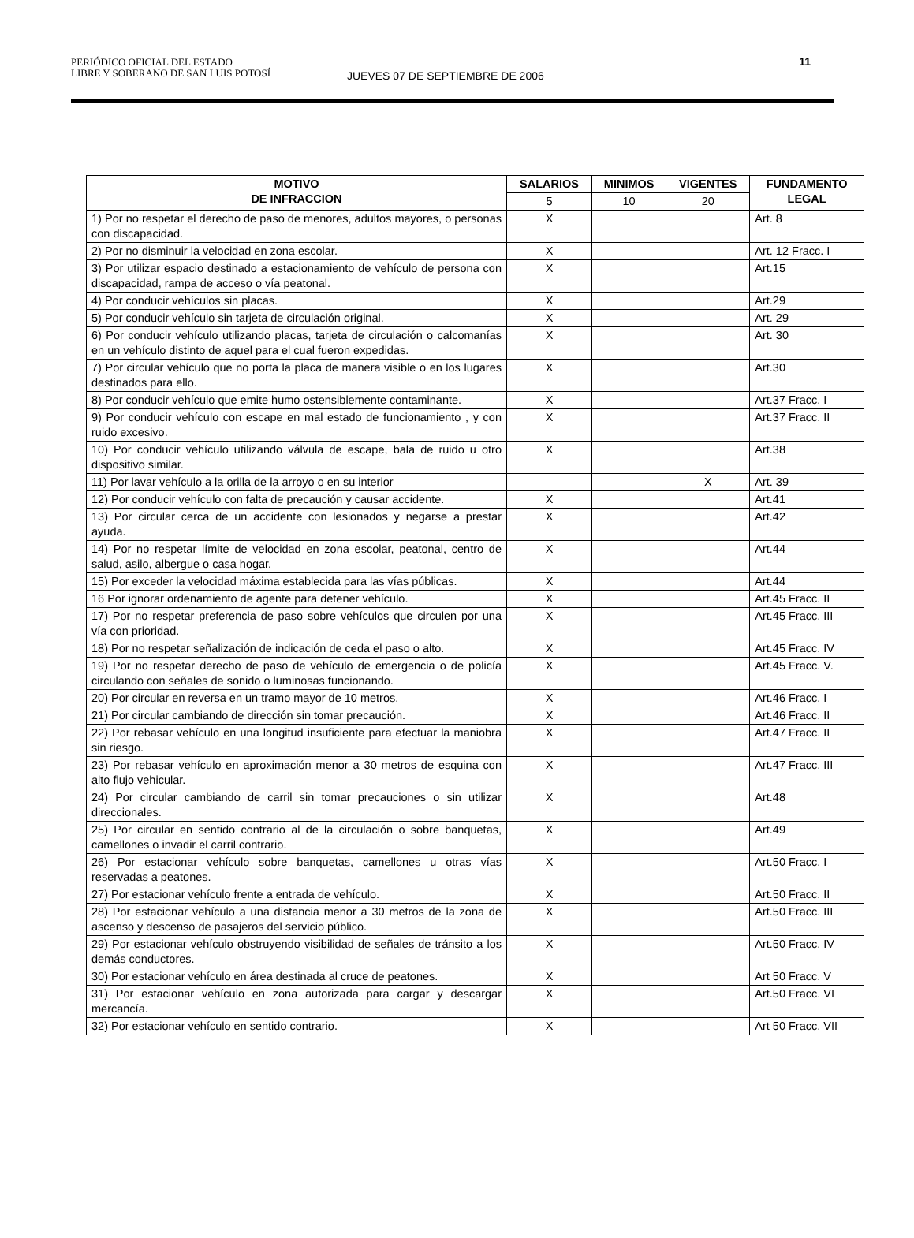PERIÓDICO OFICIAL DEL ESTADO
LIBRE Y SOBERANO DE SAN LUIS POTOSÍ
JUEVES 07 DE SEPTIEMBRE DE 2006
11
| MOTIVO DE INFRACCION | SALARIOS | MINIMOS | VIGENTES | FUNDAMENTO LEGAL |
| --- | --- | --- | --- | --- |
| | 5 | 10 | 20 | |
| 1) Por no respetar el derecho de paso de menores, adultos mayores, o personas con discapacidad. | X | | | Art. 8 |
| 2) Por no disminuir la velocidad en zona escolar. | X | | | Art. 12 Fracc. I |
| 3) Por utilizar espacio destinado a estacionamiento de vehículo de persona con discapacidad, rampa de acceso o vía peatonal. | X | | | Art.15 |
| 4) Por conducir vehículos sin placas. | X | | | Art.29 |
| 5) Por conducir vehículo sin tarjeta de circulación original. | X | | | Art. 29 |
| 6) Por conducir vehículo utilizando placas, tarjeta de circulación o calcomanías en un vehículo distinto de aquel para el cual fueron expedidas. | X | | | Art. 30 |
| 7) Por circular vehículo que no porta la placa de manera visible o en los lugares destinados para ello. | X | | | Art.30 |
| 8) Por conducir vehículo que emite humo ostensiblemente contaminante. | X | | | Art.37 Fracc. I |
| 9) Por conducir vehículo con escape en mal estado de funcionamiento , y con ruido excesivo. | X | | | Art.37 Fracc. II |
| 10) Por conducir vehículo utilizando válvula de escape, bala de ruido u otro dispositivo similar. | X | | | Art.38 |
| 11) Por lavar vehículo a la orilla de la arroyo o en su interior | | | X | Art. 39 |
| 12) Por conducir vehículo con falta de precaución y causar accidente. | X | | | Art.41 |
| 13) Por circular cerca de un accidente con lesionados y negarse a prestar ayuda. | X | | | Art.42 |
| 14) Por no respetar límite de velocidad en zona escolar, peatonal, centro de salud, asilo, albergue o casa hogar. | X | | | Art.44 |
| 15) Por exceder la velocidad máxima establecida para las vías públicas. | X | | | Art.44 |
| 16 Por ignorar ordenamiento de agente para detener vehículo. | X | | | Art.45 Fracc. II |
| 17) Por no respetar preferencia de paso sobre vehículos que circulen por una vía con prioridad. | X | | | Art.45 Fracc. III |
| 18) Por no respetar señalización de indicación de ceda el paso o alto. | X | | | Art.45 Fracc. IV |
| 19) Por no respetar derecho de paso de vehículo de emergencia o de policía circulando con señales de sonido o luminosas funcionando. | X | | | Art.45 Fracc. V. |
| 20) Por circular en reversa en un tramo mayor de 10 metros. | X | | | Art.46 Fracc. I |
| 21) Por circular cambiando de dirección sin tomar precaución. | X | | | Art.46 Fracc. II |
| 22) Por rebasar vehículo en una longitud insuficiente para efectuar la maniobra sin riesgo. | X | | | Art.47 Fracc. II |
| 23) Por rebasar vehículo en aproximación menor a 30 metros de esquina con alto flujo vehicular. | X | | | Art.47 Fracc. III |
| 24) Por circular cambiando de carril sin tomar precauciones o sin utilizar direccionales. | X | | | Art.48 |
| 25) Por circular en sentido contrario al de la circulación o sobre banquetas, camellones o invadir el carril contrario. | X | | | Art.49 |
| 26) Por estacionar vehículo sobre banquetas, camellones u otras vías reservadas a peatones. | X | | | Art.50 Fracc. I |
| 27) Por estacionar vehículo frente a entrada de vehículo. | X | | | Art.50 Fracc. II |
| 28) Por estacionar vehículo a una distancia menor a 30 metros de la zona de ascenso y descenso de pasajeros del servicio público. | X | | | Art.50 Fracc. III |
| 29) Por estacionar vehículo obstruyendo visibilidad de señales de tránsito a los demás conductores. | X | | | Art.50 Fracc. IV |
| 30) Por estacionar vehículo en área destinada al cruce de peatones. | X | | | Art 50 Fracc. V |
| 31) Por estacionar vehículo en zona autorizada para cargar y descargar mercancía. | X | | | Art.50 Fracc. VI |
| 32) Por estacionar vehículo en sentido contrario. | X | | | Art 50 Fracc. VII |